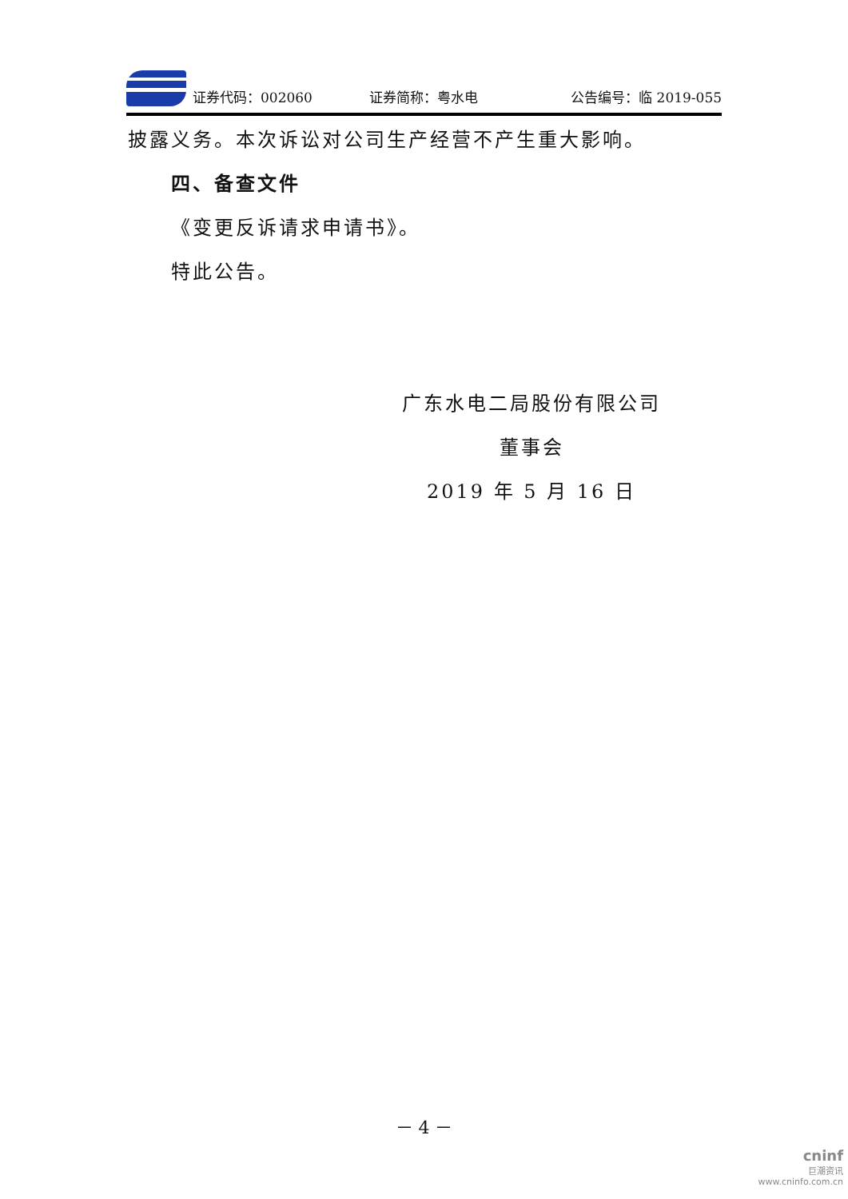证券代码：002060 证券简称：粤水电 公告编号：临 2019-055
披露义务。本次诉讼对公司生产经营不产生重大影响。
四、备查文件
《变更反诉请求申请书》。
特此公告。
广东水电二局股份有限公司
董事会
2019 年 5 月 16 日
－ 4 －
cninf
巨潮资讯
www.cninfo.com.cn